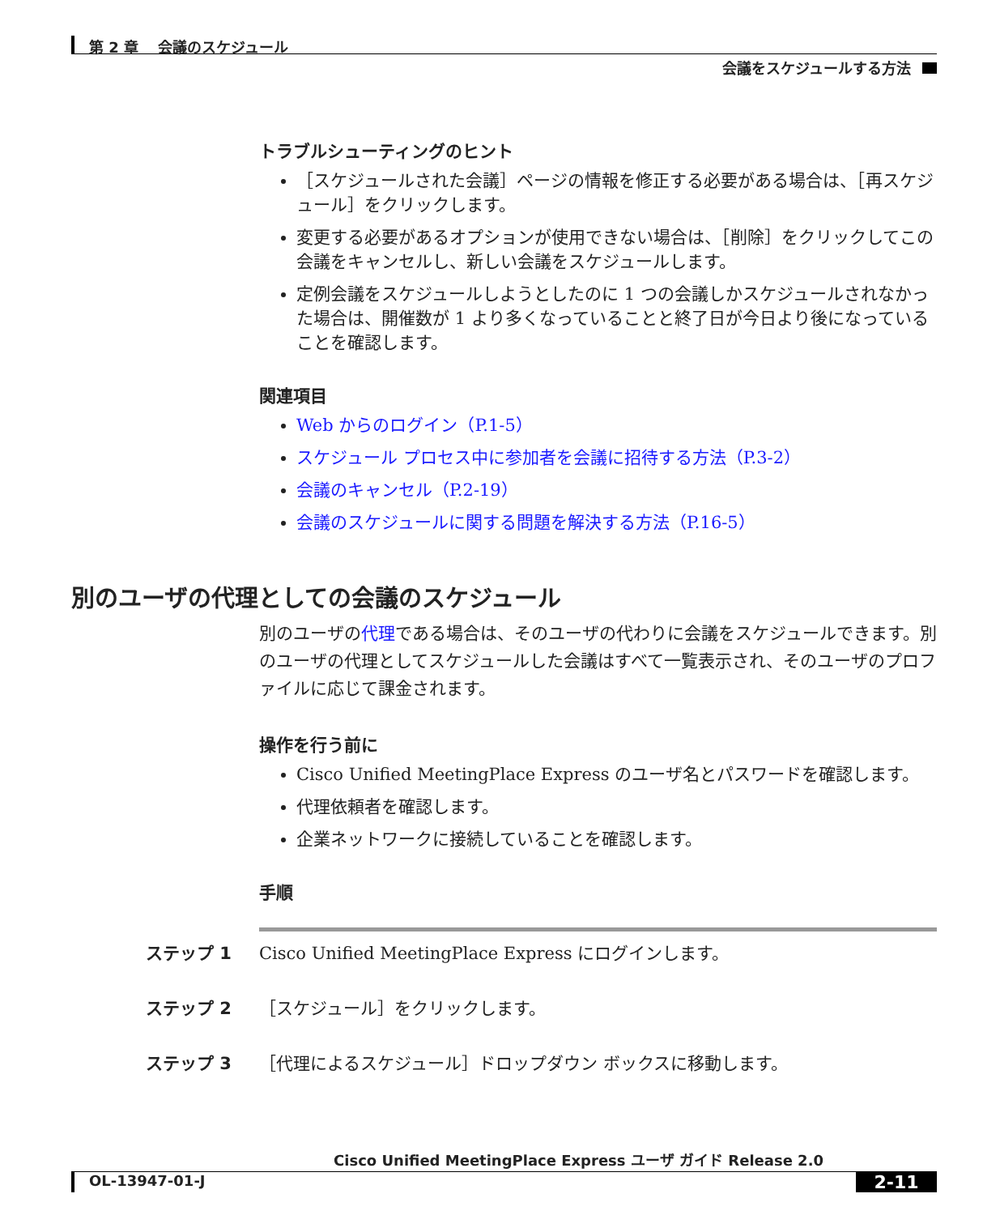第 2 章　 会議のスケジュール
会議をスケジュールする方法
トラブルシューティングのヒント
［スケジュールされた会議］ページの情報を修正する必要がある場合は、［再スケジュール］をクリックします。
変更する必要があるオプションが使用できない場合は、［削除］をクリックしてこの会議をキャンセルし、新しい会議をスケジュールします。
定例会議をスケジュールしようとしたのに 1 つの会議しかスケジュールされなかった場合は、開催数が 1 より多くなっていることと終了日が今日より後になっていることを確認します。
関連項目
Web からのログイン（P.1-5）
スケジュール プロセス中に参加者を会議に招待する方法（P.3-2）
会議のキャンセル（P.2-19）
会議のスケジュールに関する問題を解決する方法（P.16-5）
別のユーザの代理としての会議のスケジュール
別のユーザの代理である場合は、そのユーザの代わりに会議をスケジュールできます。別のユーザの代理としてスケジュールした会議はすべて一覧表示され、そのユーザのプロファイルに応じて課金されます。
操作を行う前に
Cisco Unified MeetingPlace Express のユーザ名とパスワードを確認します。
代理依頼者を確認します。
企業ネットワークに接続していることを確認します。
手順
ステップ 1 Cisco Unified MeetingPlace Express にログインします。
ステップ 2 ［スケジュール］をクリックします。
ステップ 3 ［代理によるスケジュール］ドロップダウン ボックスに移動します。
Cisco Unified MeetingPlace Express ユーザ ガイド Release 2.0
OL-13947-01-J 2-11